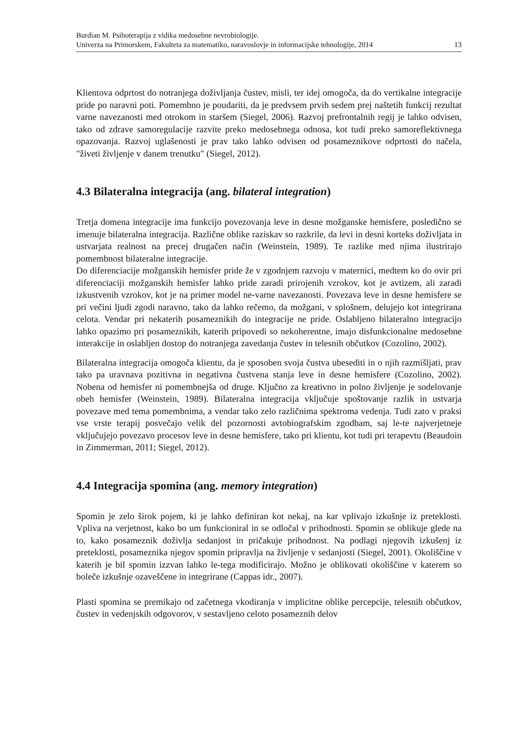Burdian M. Psihoterapija z vidika medosebne nevrobiologije.
Univerza na Primorskem, Fakulteta za matematiko, naravoslovje in informacijske tehnologije, 2014 13
Klientova odprtost do notranjega doživljanja čustev, misli, ter idej omogoča, da do vertikalne integracije pride po naravni poti. Pomembno je poudariti, da je predvsem prvih sedem prej naštetih funkcij rezultat varne navezanosti med otrokom in staršem (Siegel, 2006). Razvoj prefrontalnih regij je lahko odvisen, tako od zdrave samoregulacije razvite preko medosebnega odnosa, kot tudi preko samoreflektivnega opazovanja. Razvoj uglašenosti je prav tako lahko odvisen od posameznikove odprtosti do načela, "živeti življenje v danem trenutku" (Siegel, 2012).
4.3 Bilateralna integracija (ang. bilateral integration)
Tretja domena integracije ima funkcijo povezovanja leve in desne možganske hemisfere, posledično se imenuje bilateralna integracija. Različne oblike raziskav so razkrile, da levi in desni korteks doživljata in ustvarjata realnost na precej drugačen način (Weinstein, 1989). Te razlike med njima ilustrirajo pomembnost bilateralne integracije.
Do diferenciacije možganskih hemisfer pride že v zgodnjem razvoju v maternici, medtem ko do ovir pri diferenciaciji možganskih hemisfer lahko pride zaradi prirojenih vzrokov, kot je avtizem, ali zaradi izkustvenih vzrokov, kot je na primer model ne-varne navezanosti. Povezava leve in desne hemisfere se pri večini ljudi zgodi naravno, tako da lahko rečemo, da možgani, v splošnem, delujejo kot integrirana celota. Vendar pri nekaterih posameznikih do integracije ne pride. Oslabljeno bilateralno integracijo lahko opazimo pri posameznikih, katerih pripovedi so nekoherentne, imajo disfunkcionalne medosebne interakcije in oslabljen dostop do notranjega zavedanja čustev in telesnih občutkov (Cozolino, 2002).
Bilateralna integracija omogoča klientu, da je sposoben svoja čustva ubesediti in o njih razmišljati, prav tako pa uravnava pozitivna in negativna čustvena stanja leve in desne hemisfere (Cozolino, 2002). Nobena od hemisfer ni pomembnejša od druge. Ključno za kreativno in polno življenje je sodelovanje obeh hemisfer (Weinstein, 1989). Bilateralna integracija vključuje spoštovanje razlik in ustvarja povezave med tema pomembnima, a vendar tako zelo različnima spektroma vedenja. Tudi zato v praksi vse vrste terapij posvečajo velik del pozornosti avtobiografskim zgodbam, saj le-te najverjetneje vključujejo povezavo procesov leve in desne hemisfere, tako pri klientu, kot tudi pri terapevtu (Beaudoin in Zimmerman, 2011; Siegel, 2012).
4.4 Integracija spomina (ang. memory integration)
Spomin je zelo širok pojem, ki je lahko definiran kot nekaj, na kar vplivajo izkušnje iz preteklosti. Vpliva na verjetnost, kako bo um funkcioniral in se odločal v prihodnosti. Spomin se oblikuje glede na to, kako posameznik doživlja sedanjost in pričakuje prihodnost. Na podlagi njegovih izkušenj iz preteklosti, posameznika njegov spomin pripravlja na življenje v sedanjosti (Siegel, 2001). Okoliščine v katerih je bil spomin izzvan lahko le-tega modificirajo. Možno je oblikovati okoliščine v katerem so boleče izkušnje ozaveščene in integrirane (Cappas idr., 2007).
Plasti spomina se premikajo od začetnega vkodiranja v implicitne oblike percepcije, telesnih občutkov, čustev in vedenjskih odgovorov, v sestavljeno celoto posameznih delov